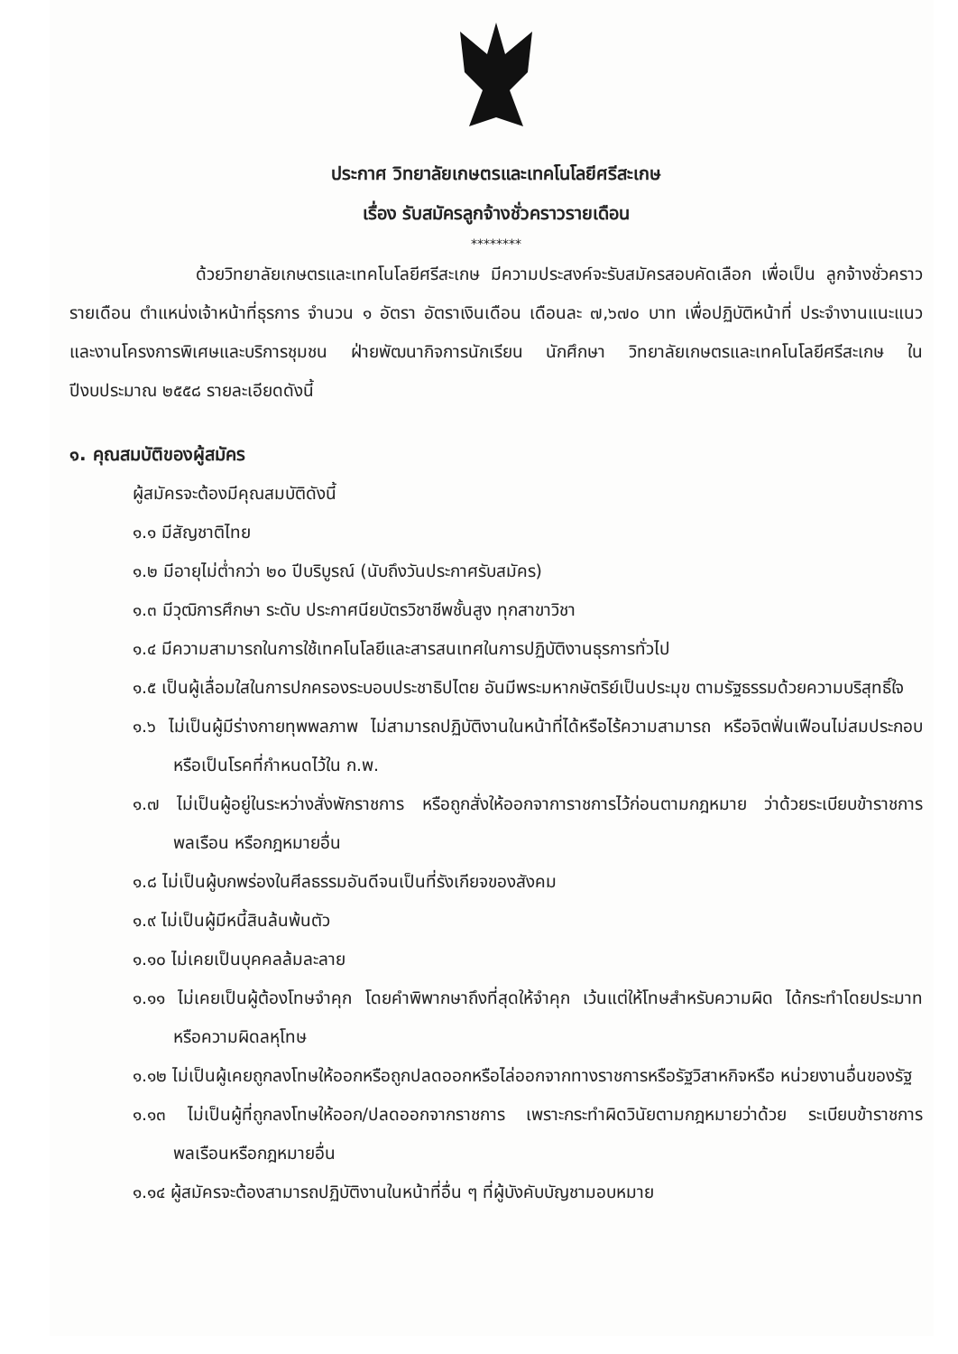ประกาศ วิทยาลัยเกษตรและเทคโนโลยีศรีสะเกษ
เรื่อง รับสมัครลูกจ้างชั่วคราวรายเดือน
********
ด้วยวิทยาลัยเกษตรและเทคโนโลยีศรีสะเกษ มีความประสงค์จะรับสมัครสอบคัดเลือก เพื่อเป็น ลูกจ้างชั่วคราวรายเดือน ตำแหน่งเจ้าหน้าที่ธุรการ จำนวน ๑ อัตรา อัตราเงินเดือน เดือนละ ๗,๖๗๐ บาท เพื่อปฏิบัติหน้าที่ ประจำงานแนะแนว และงานโครงการพิเศษและบริการชุมชน ฝ่ายพัฒนากิจการนักเรียน นักศึกษา วิทยาลัยเกษตรและเทคโนโลยีศรีสะเกษ ในปีงบประมาณ ๒๕๕๘ รายละเอียดดังนี้
๑. คุณสมบัติของผู้สมัคร
ผู้สมัครจะต้องมีคุณสมบัติดังนี้
๑.๑ มีสัญชาติไทย
๑.๒ มีอายุไม่ต่ำกว่า ๒๐ ปีบริบูรณ์ (นับถึงวันประกาศรับสมัคร)
๑.๓ มีวุฒิการศึกษา ระดับ ประกาศนียบัตรวิชาชีพชั้นสูง ทุกสาขาวิชา
๑.๔ มีความสามารถในการใช้เทคโนโลยีและสารสนเทศในการปฏิบัติงานธุรการทั่วไป
๑.๕ เป็นผู้เลื่อมใสในการปกครองระบอบประชาธิปไตย อันมีพระมหากษัตริย์เป็นประมุข ตามรัฐธรรมด้วยความบริสุทธิ์ใจ
๑.๖ ไม่เป็นผู้มีร่างกายทุพพลภาพ ไม่สามารถปฏิบัติงานในหน้าที่ได้หรือไร้ความสามารถ หรือจิตฟั่นเฟือนไม่สมประกอบ หรือเป็นโรคที่กำหนดไว้ใน ก.พ.
๑.๗ ไม่เป็นผู้อยู่ในระหว่างสั่งพักราชการ หรือถูกสั่งให้ออกจาการาชการไว้ก่อนตามกฎหมาย ว่าด้วยระเบียบข้าราชการพลเรือน หรือกฎหมายอื่น
๑.๘ ไม่เป็นผู้บกพร่องในศีลธรรมอันดีจนเป็นที่รังเกียจของสังคม
๑.๙ ไม่เป็นผู้มีหนี้สินล้นพ้นตัว
๑.๑๐ ไม่เคยเป็นบุคคลล้มละลาย
๑.๑๑ ไม่เคยเป็นผู้ต้องโทษจำคุก โดยคำพิพากษาถึงที่สุดให้จำคุก เว้นแต่ให้โทษสำหรับความผิด ได้กระทำโดยประมาท หรือความผิดลหุโทษ
๑.๑๒ ไม่เป็นผู้เคยถูกลงโทษให้ออกหรือถูกปลดออกหรือไล่ออกจากทางราชการหรือรัฐวิสาหกิจหรือ หน่วยงานอื่นของรัฐ
๑.๑๓ ไม่เป็นผู้ที่ถูกลงโทษให้ออก/ปลดออกจากราชการ เพราะกระทำผิดวินัยตามกฎหมายว่าด้วย ระเบียบข้าราชการพลเรือนหรือกฎหมายอื่น
๑.๑๔ ผู้สมัครจะต้องสามารถปฏิบัติงานในหน้าที่อื่น ๆ ที่ผู้บังคับบัญชามอบหมาย